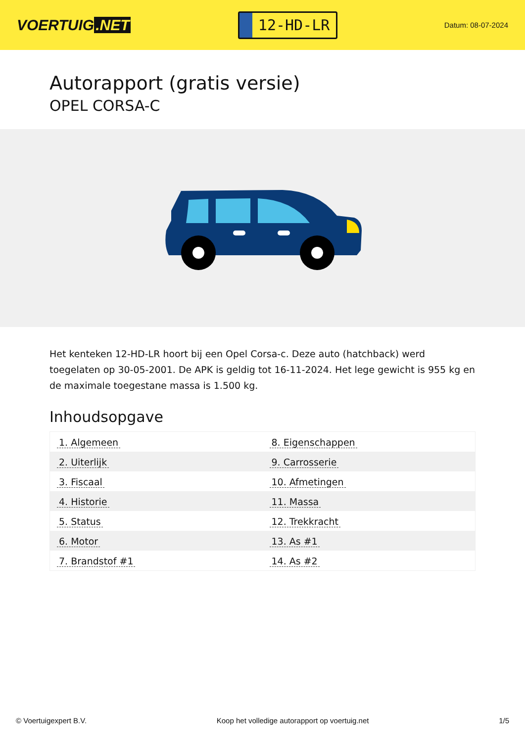VOERTUIG.NET
12-HD-LR
Datum: 08-07-2024
Autorapport (gratis versie)
OPEL CORSA-C
Het kenteken 12-HD-LR hoort bij een Opel Corsa-c. Deze auto (hatchback) werd toegelaten op 30-05-2001. De APK is geldig tot 16-11-2024. Het lege gewicht is 955 kg en de maximale toegestane massa is 1.500 kg.
Inhoudsopgave
| 1. Algemeen | 8. Eigenschappen |
| 2. Uiterlijk | 9. Carrosserie |
| 3. Fiscaal | 10. Afmetingen |
| 4. Historie | 11. Massa |
| 5. Status | 12. Trekkracht |
| 6. Motor | 13. As #1 |
| 7. Brandstof #1 | 14. As #2 |
© Voertuigexpert B.V. Koop het volledige autorapport op voertuig.net 1/5